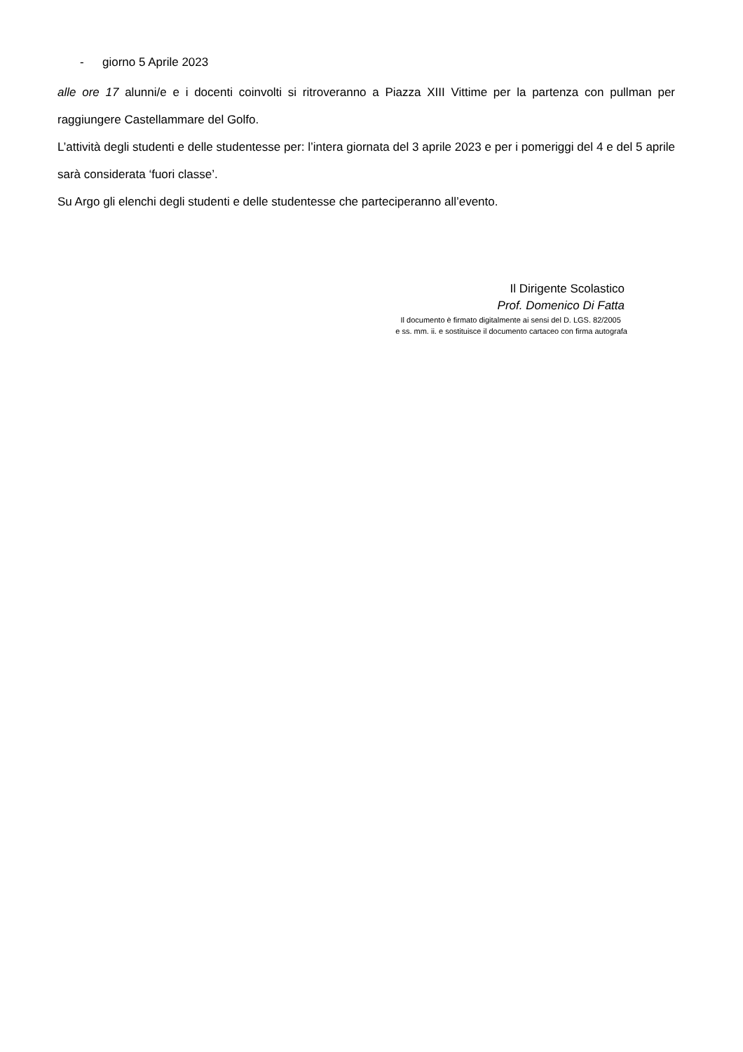- giorno 5 Aprile 2023
alle ore 17 alunni/e e i docenti coinvolti si ritroveranno a Piazza XIII Vittime per la partenza con pullman per raggiungere Castellammare del Golfo.
L’attività degli studenti e delle studentesse per: l’intera giornata del 3 aprile 2023 e per i pomeriggi del 4 e del 5 aprile sarà considerata ‘fuori classe’.
Su Argo gli elenchi degli studenti e delle studentesse che parteciperanno all’evento.
Il Dirigente Scolastico
Prof. Domenico Di Fatta
Il documento è firmato digitalmente ai sensi del D. LGS. 82/2005
e ss. mm. ii. e sostituisce il documento cartaceo con firma autografa